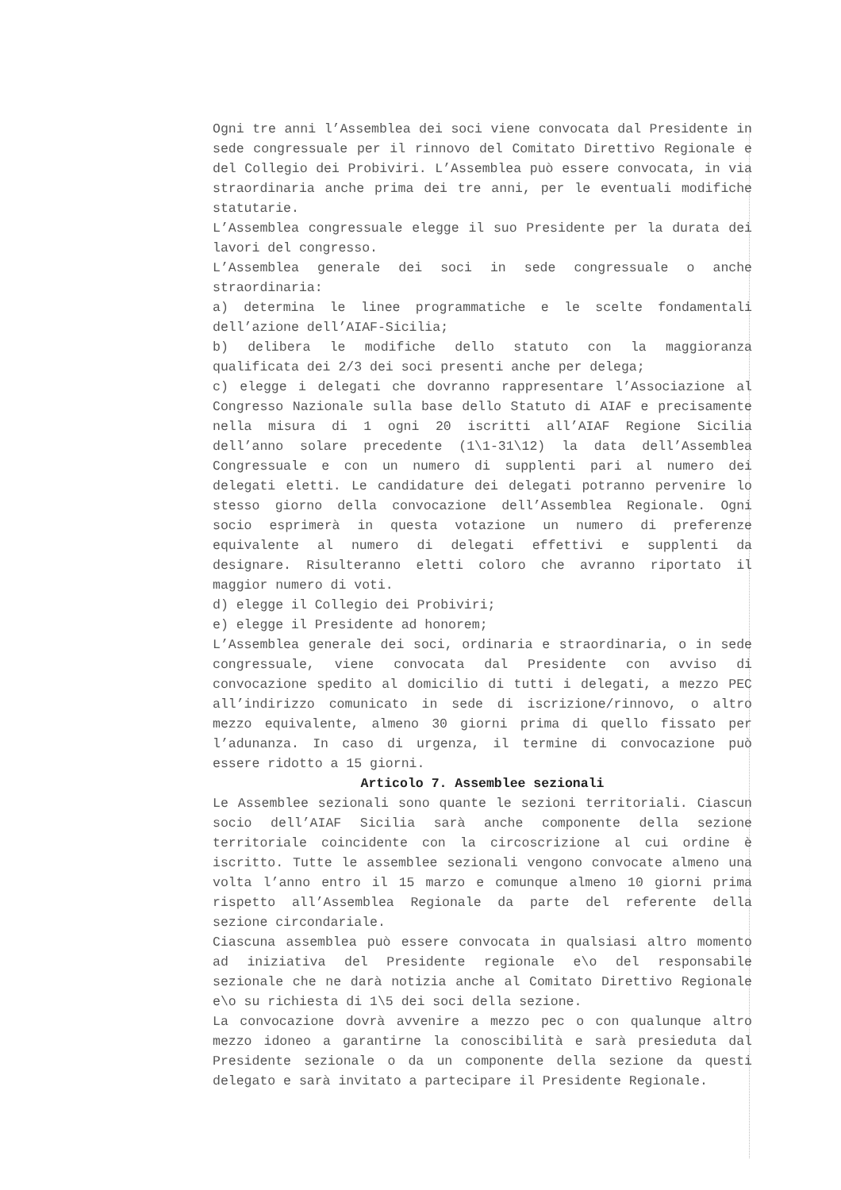Ogni tre anni l’Assemblea dei soci viene convocata dal Presidente in sede congressuale per il rinnovo del Comitato Direttivo Regionale e del Collegio dei Probiviri. L’Assemblea può essere convocata, in via straordinaria anche prima dei tre anni, per le eventuali modifiche statutarie.
L’Assemblea congressuale elegge il suo Presidente per la durata dei lavori del congresso.
L’Assemblea generale dei soci in sede congressuale o anche straordinaria:
a) determina le linee programmatiche e le scelte fondamentali dell’azione dell’AIAF-Sicilia;
b) delibera le modifiche dello statuto con la maggioranza qualificata dei 2/3 dei soci presenti anche per delega;
c) elegge i delegati che dovranno rappresentare l’Associazione al Congresso Nazionale sulla base dello Statuto di AIAF e precisamente nella misura di 1 ogni 20 iscritti all’AIAF Regione Sicilia dell’anno solare precedente (1\1-31\12) la data dell’Assemblea Congressuale e con un numero di supplenti pari al numero dei delegati eletti. Le candidature dei delegati potranno pervenire lo stesso giorno della convocazione dell’Assemblea Regionale. Ogni socio esprimerà in questa votazione un numero di preferenze equivalente al numero di delegati effettivi e supplenti da designare. Risulteranno eletti coloro che avranno riportato il maggior numero di voti.
d) elegge il Collegio dei Probiviri;
e) elegge il Presidente ad honorem;
L’Assemblea generale dei soci, ordinaria e straordinaria, o in sede congressuale, viene convocata dal Presidente con avviso di convocazione spedito al domicilio di tutti i delegati, a mezzo PEC all’indirizzo comunicato in sede di iscrizione/rinnovo, o altro mezzo equivalente, almeno 30 giorni prima di quello fissato per l’adunanza. In caso di urgenza, il termine di convocazione può essere ridotto a 15 giorni.
Articolo 7. Assemblee sezionali
Le Assemblee sezionali sono quante le sezioni territoriali. Ciascun socio dell’AIAF Sicilia sarà anche componente della sezione territoriale coincidente con la circoscrizione al cui ordine è iscritto. Tutte le assemblee sezionali vengono convocate almeno una volta l’anno entro il 15 marzo e comunque almeno 10 giorni prima rispetto all’Assemblea Regionale da parte del referente della sezione circondariale.
Ciascuna assemblea può essere convocata in qualsiasi altro momento ad iniziativa del Presidente regionale e\o del responsabile sezionale che ne darà notizia anche al Comitato Direttivo Regionale e\o su richiesta di 1\5 dei soci della sezione.
La convocazione dovrà avvenire a mezzo pec o con qualunque altro mezzo idoneo a garantirne la conoscibilità e sarà presieduta dal Presidente sezionale o da un componente della sezione da questi delegato e sarà invitato a partecipare il Presidente Regionale.